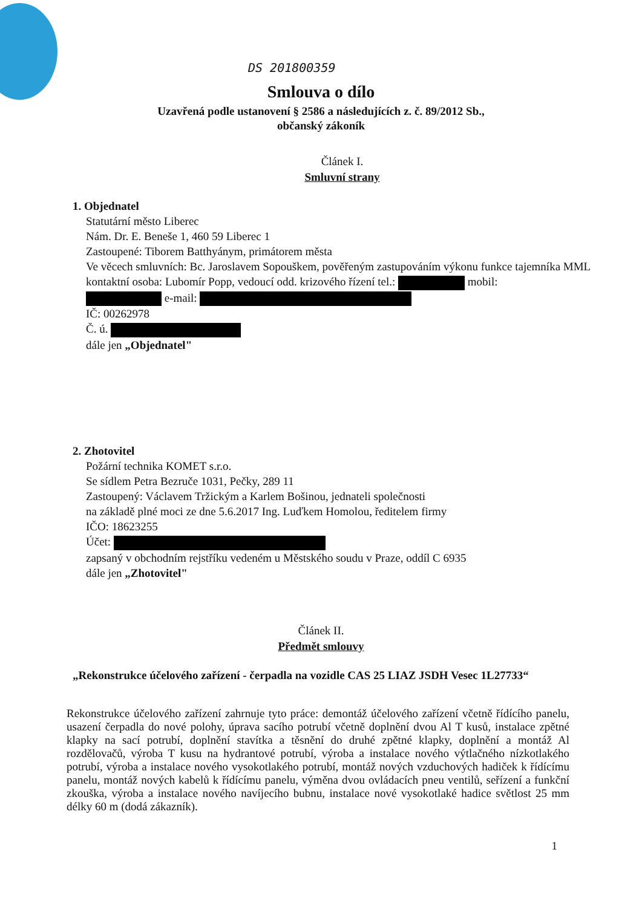DS 201800359
Smlouva o dílo
Uzavřená podle ustanovení § 2586 a následujících z. č. 89/2012 Sb.,
občanský zákoník
Článek I.
Smluvní strany
1. Objednatel
Statutární město Liberec
Nám. Dr. E. Beneše 1, 460 59 Liberec 1
Zastoupené: Tiborem Batthyánym, primátorem města
Ve věcech smluvních: Bc. Jaroslavem Sopouškem, pověřeným zastupováním výkonu funkce tajemníka MML
kontaktní osoba: Lubomír Popp, vedoucí odd. krizového řízení tel.: mobil:
e-mail:
IČ: 00262978
Č. ú.
dále jen „Objednatel"
2. Zhotovitel
Požární technika KOMET s.r.o.
Se sídlem Petra Bezruče 1031, Pečky, 289 11
Zastoupený: Václavem Tržickým a Karlem Bošinou, jednateli společnosti
na základě plné moci ze dne 5.6.2017 Ing. Luďkem Homolou, ředitelem firmy
IČO: 18623255
Účet:
zapsaný v obchodním rejstříku vedeném u Městského soudu v Praze, oddíl C 6935
dále jen „Zhotovitel"
Článek II.
Předmět smlouvy
„Rekonstrukce účelového zařízení - čerpadla na vozidle CAS 25 LIAZ JSDH Vesec 1L27733“
Rekonstrukce účelového zařízení zahrnuje tyto práce: demontáž účelového zařízení včetně řídícího panelu, usazení čerpadla do nové polohy, úprava sacího potrubí včetně doplnění dvou Al T kusů, instalace zpětné klapky na sací potrubí, doplnění stavítka a těsnění do druhé zpětné klapky, doplnění a montáž Al rozdělovačů, výroba T kusu na hydrantové potrubí, výroba a instalace nového výtlačného nízkotlakého potrubí, výroba a instalace nového vysokotlakého potrubí, montáž nových vzduchových hadiček k řídícímu panelu, montáž nových kabelů k řídícímu panelu, výměna dvou ovládacích pneu ventilů, seřízení a funkční zkouška, výroba a instalace nového navíjecího bubnu, instalace nové vysokotlaké hadice světlost 25 mm délky 60 m (dodá zákazník).
1